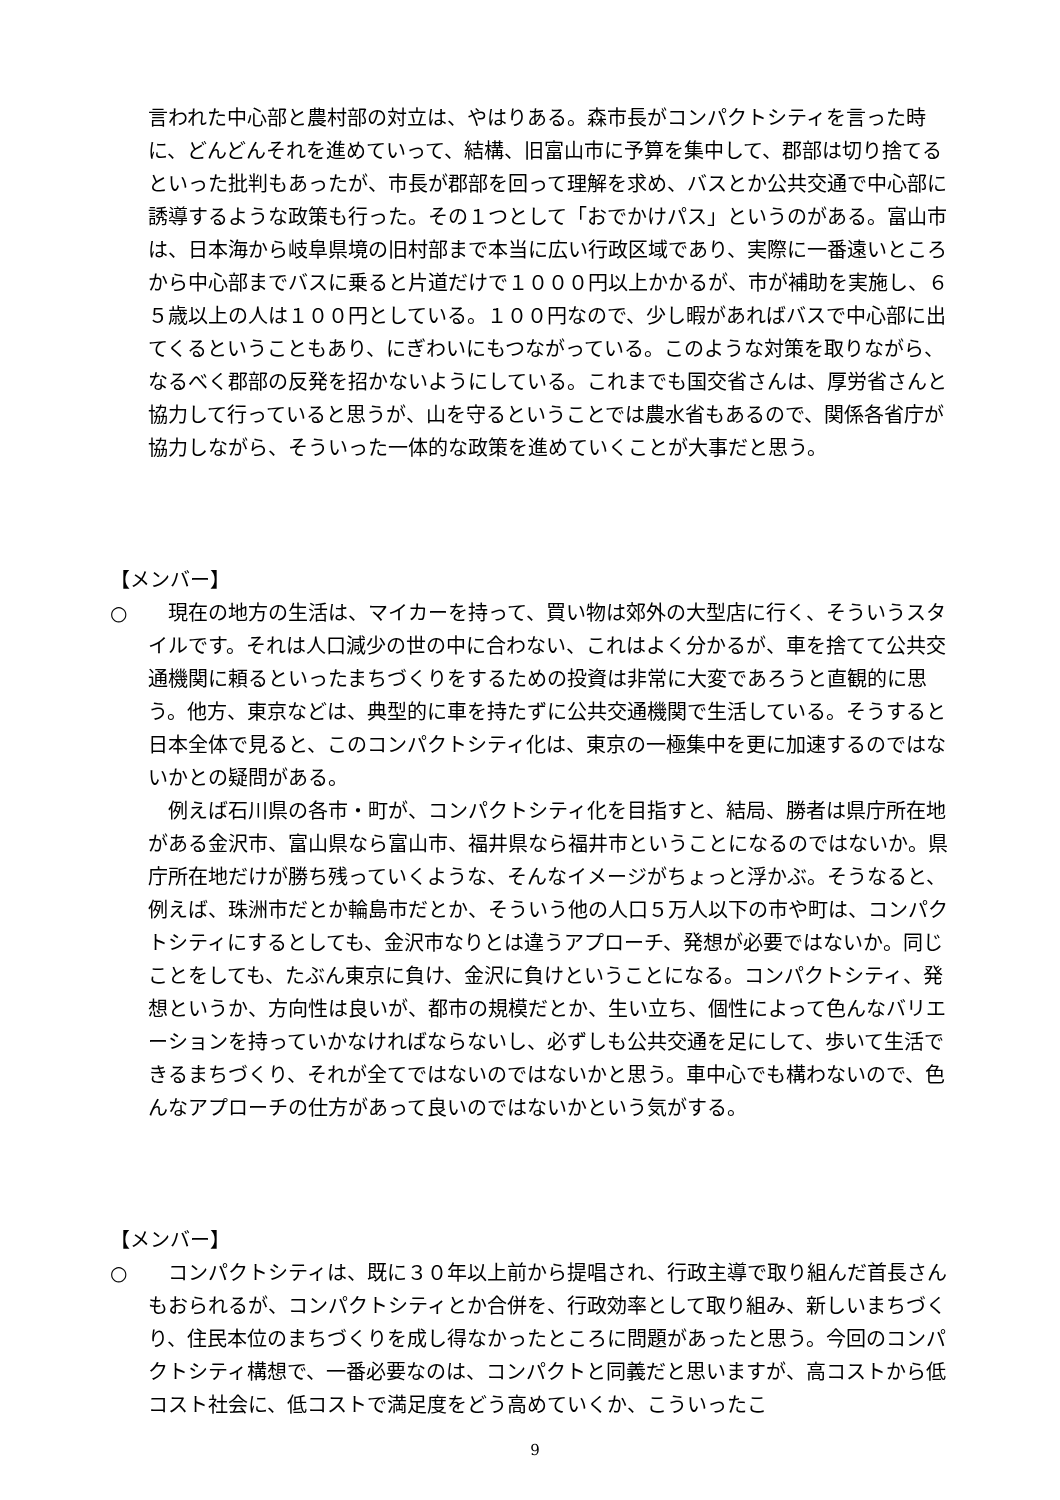言われた中心部と農村部の対立は、やはりある。森市長がコンパクトシティを言った時に、どんどんそれを進めていって、結構、旧富山市に予算を集中して、郡部は切り捨てるといった批判もあったが、市長が郡部を回って理解を求め、バスとか公共交通で中心部に誘導するような政策も行った。その１つとして「おでかけパス」というのがある。富山市は、日本海から岐阜県境の旧村部まで本当に広い行政区域であり、実際に一番遠いところから中心部までバスに乗ると片道だけで１０００円以上かかるが、市が補助を実施し、６５歳以上の人は１００円としている。１００円なので、少し暇があればバスで中心部に出てくるということもあり、にぎわいにもつながっている。このような対策を取りながら、なるべく郡部の反発を招かないようにしている。これまでも国交省さんは、厚労省さんと協力して行っていると思うが、山を守るということでは農水省もあるので、関係各省庁が協力しながら、そういった一体的な政策を進めていくことが大事だと思う。
【メンバー】
○ 　現在の地方の生活は、マイカーを持って、買い物は郊外の大型店に行く、そういうスタイルです。それは人口減少の世の中に合わない、これはよく分かるが、車を捨てて公共交通機関に頼るといったまちづくりをするための投資は非常に大変であろうと直観的に思う。他方、東京などは、典型的に車を持たずに公共交通機関で生活している。そうすると日本全体で見ると、このコンパクトシティ化は、東京の一極集中を更に加速するのではないかとの疑問がある。
　例えば石川県の各市・町が、コンパクトシティ化を目指すと、結局、勝者は県庁所在地がある金沢市、富山県なら富山市、福井県なら福井市ということになるのではないか。県庁所在地だけが勝ち残っていくような、そんなイメージがちょっと浮かぶ。そうなると、例えば、珠洲市だとか輪島市だとか、そういう他の人口５万人以下の市や町は、コンパクトシティにするとしても、金沢市なりとは違うアプローチ、発想が必要ではないか。同じことをしても、たぶん東京に負け、金沢に負けということになる。コンパクトシティ、発想というか、方向性は良いが、都市の規模だとか、生い立ち、個性によって色んなバリエーションを持っていかなければならないし、必ずしも公共交通を足にして、歩いて生活できるまちづくり、それが全てではないのではないかと思う。車中心でも構わないので、色んなアプローチの仕方があって良いのではないかという気がする。
【メンバー】
○ 　コンパクトシティは、既に３０年以上前から提唱され、行政主導で取り組んだ首長さんもおられるが、コンパクトシティとか合併を、行政効率として取り組み、新しいまちづくり、住民本位のまちづくりを成し得なかったところに問題があったと思う。今回のコンパクトシティ構想で、一番必要なのは、コンパクトと同義だと思いますが、高コストから低コスト社会に、低コストで満足度をどう高めていくか、こういったこ
9